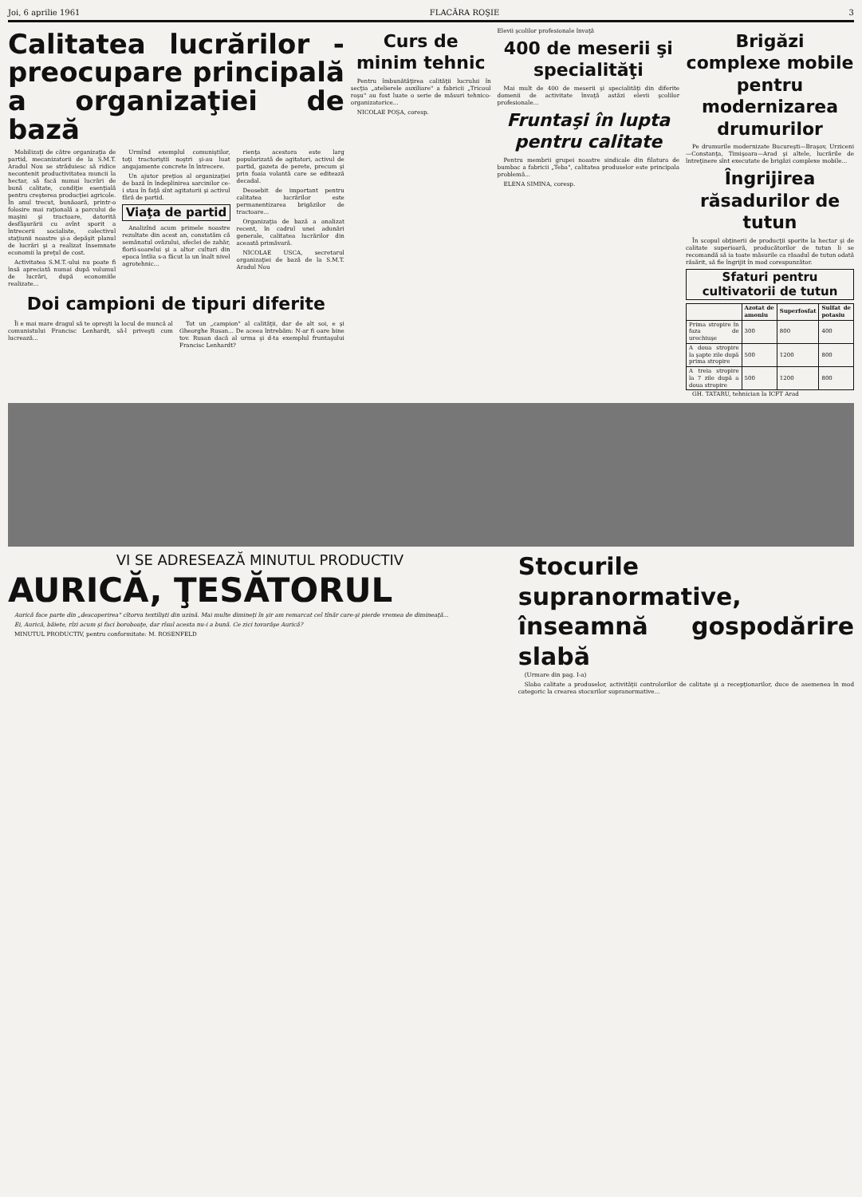Joi, 6 aprilie 1961 FLACĂRA ROŞIE 3
Calitatea lucrărilor - preocupare principală a organizaţiei de bază
Mobilizaţi de către organizaţia de partid, mecanizatorii de la S.M.T. Aradul Nou se străduiesc să ridice necontenit productivitatea muncii la hectar, să facă numai lucrări de bună calitate, condiţie esenţială pentru creşterea producţiei agricole. În anul trecut, bunăoară, printr-o folosire mai raţională a parcului de maşini şi tractoare, datorită desfăşurării cu avînt sporit a întrecerii socialiste, colectivul staţiunii noastre şi-a depăşit planul de lucrări şi a realizat însemnate economii la preţul de cost.
Activitatea S.M.T.-ului nu poate fi însă apreciată numai după volumul de lucrări, după economiile realizate...
Urmînd exemplul comuniştilor, toţi tractoriştii noştri şi-au luat angajamente concrete în întrecere.
Un ajutor preţios al organizaţiei de bază în îndeplinirea sarcinilor ce-i stau în faţă sînt agitatorii şi activul fără de partid.
Viaţa de partid
Analizînd acum primele noastre rezultate din acest an, constatăm că semănatul ovăzului, sfeclei de zahăr, florii-soarelui şi a altor culturi din epoca întîia s-a făcut la un înalt nivel agrotehnic...
rienţa acestora este larg popularizată de agitatori, activul de partid, gazeta de perete, precum şi prin foaia volantă care se editează decadal.
Deosebit de important pentru calitatea lucrărilor este permanentizarea brigăzilor de tractoare...
Organizaţia de bază a analizat recent, în cadrul unei adunări generale, calitatea lucrărilor din această primăvară.
NICOLAE USCA, secretarul organizaţiei de bază de la S.M.T. Aradul Nou
Doi campioni de tipuri diferite
Îi e mai mare dragul să te opreşti la locul de muncă al comunistului Francisc Lenhardt, să-l priveşti cum lucrează...
Tot un „campion" al calităţii, dar de alt soi, e şi Gheorghe Rusan... De aceea întrebăm: N-ar fi oare bine tov. Rusan dacă al urma şi d-ta exemplul fruntaşului Francisc Lenhardt?
Curs de minim tehnic
Pentru îmbunătăţirea calităţii lucrului în secţia „atelierele auxiliare" a fabricii „Tricoul roşu" au fost luate o serie de măsuri tehnico-organizatorice...
NICOLAE POŞA, coresp.
Elevii şcolilor profesionale învaţă
400 de meserii şi specialităţi
Mai mult de 400 de meserii şi specialităţi din diferite domenii de activitate învaţă astăzi elevii şcolilor profesionale...
Fruntaşi în lupta pentru calitate
Pentru membrii grupei noastre sindicale din filatura de bumbac a fabricii „Teba", calitatea produselor este principala problemă...
ELENA SIMINA, coresp.
Brigăzi complexe mobile pentru modernizarea drumurilor
Pe drumurile modernizate Bucureşti—Braşov, Urziceni—Constanţa, Timişoara—Arad şi altele, lucrările de întreţinere sînt executate de brigăzi complexe mobile...
Îngrijirea răsadurilor de tutun
În scopul obţinerii de producţii sporite la hectar şi de calitate superioară, producătorilor de tutun li se recomandă să ia toate măsurile ca răsadul de tutun odată răsărit, să fie îngrijit în mod corespunzător.
Sfaturi pentru cultivatorii de tutun
| | Azotat de amoniu | Superfosfat | Sulfat de potasiu |
| --- | --- | --- | --- |
| Prima stropire în faza de urechiuşe | 300 | 800 | 400 |
| A doua stropire la şapte zile după prima stropire | 500 | 1200 | 800 |
| A treia stropire la 7 zile după a doua stropire | 500 | 1200 | 800 |
GH. TATARU, tehnician la ICFT Arad
VI SE ADRESEAZĂ MINUTUL PRODUCTIV
AURICĂ, ŢESĂTORUL
Aurică face parte din „descoperirea" cîtorva textilişti din uzină. Mai multe dimineţi în şir am remarcat cel tînăr care-şi pierde vremea de dimineaţă...
Ei, Aurică, băiete, rîzi acum şi faci boroboaţe, dar rîsul acesta nu-i a bună. Ce zici tovarăşe Aurică?
MINUTUL PRODUCTIV, pentru conformitate: M. ROSENFELD
Stocurile supranormative, înseamnă gospodărire slabă
(Urmare din pag. I-a)
Slaba calitate a produselor, activităţii controlorilor de calitate şi a recepţionarilor, duce de asemenea în mod categoric la crearea stocurilor supranormative...